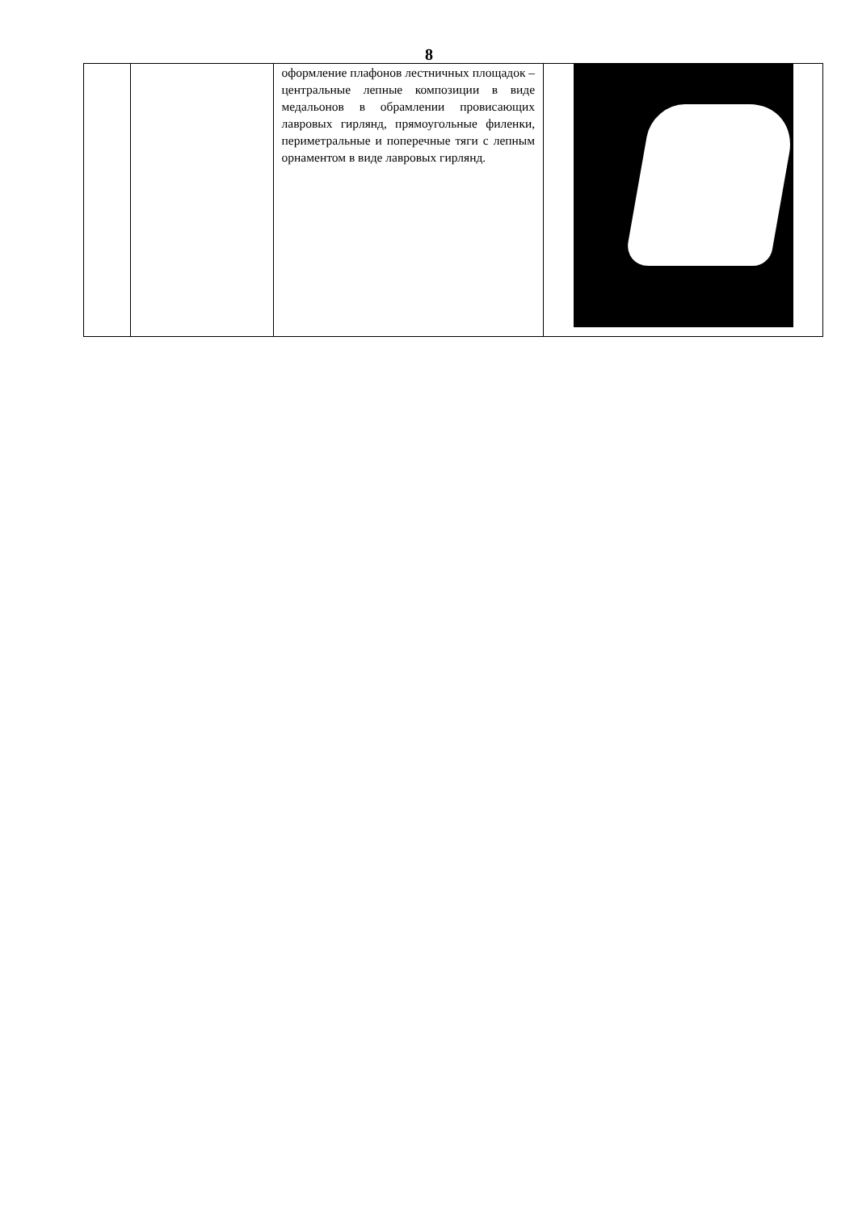8
| | | оформление плафонов лестничных площадок – центральные лепные композиции в виде медальонов в обрамлении провисающих лавровых гирлянд, прямоугольные филенки, периметральные и поперечные тяги с лепным орнаментом в виде лавровых гирлянд. | |